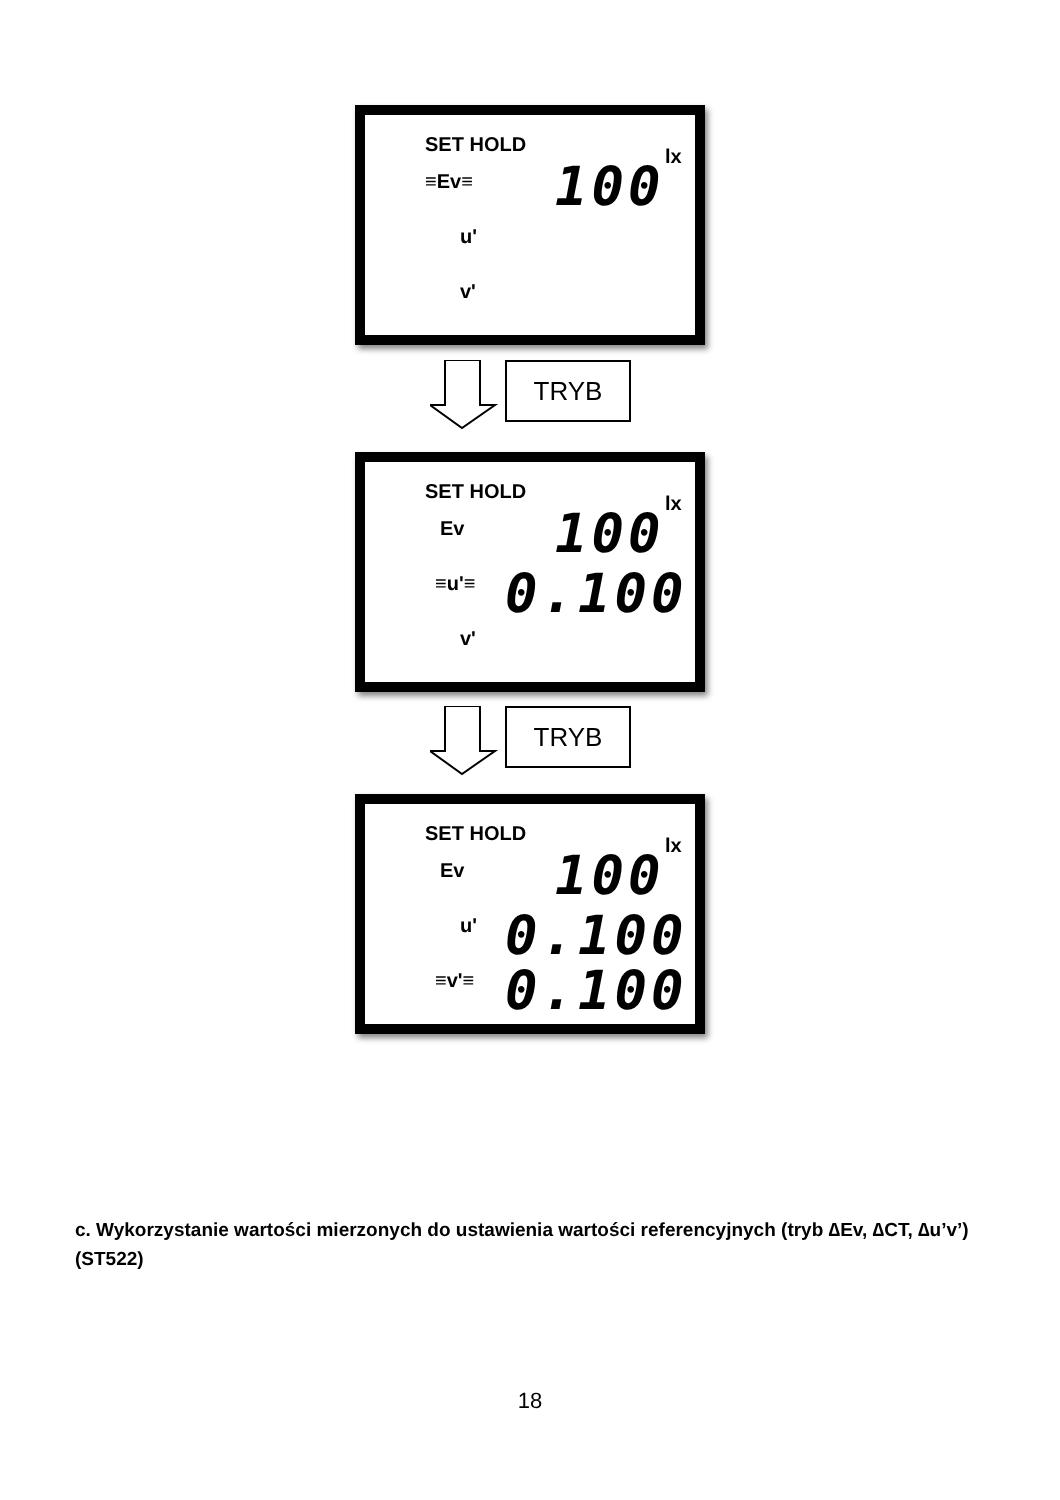SET HOLD
≡Ev≡ 100 lx
u'
v'
TRYB
SET HOLD
Ev 100 lx
≡u'≡ 0.100
v'
TRYB
SET HOLD
Ev 100 lx
u' 0.100
≡v'≡ 0.100
c. Wykorzystanie wartości mierzonych do ustawienia wartości referencyjnych (tryb ∆Ev, ∆CT, ∆u’v’) (ST522)
18